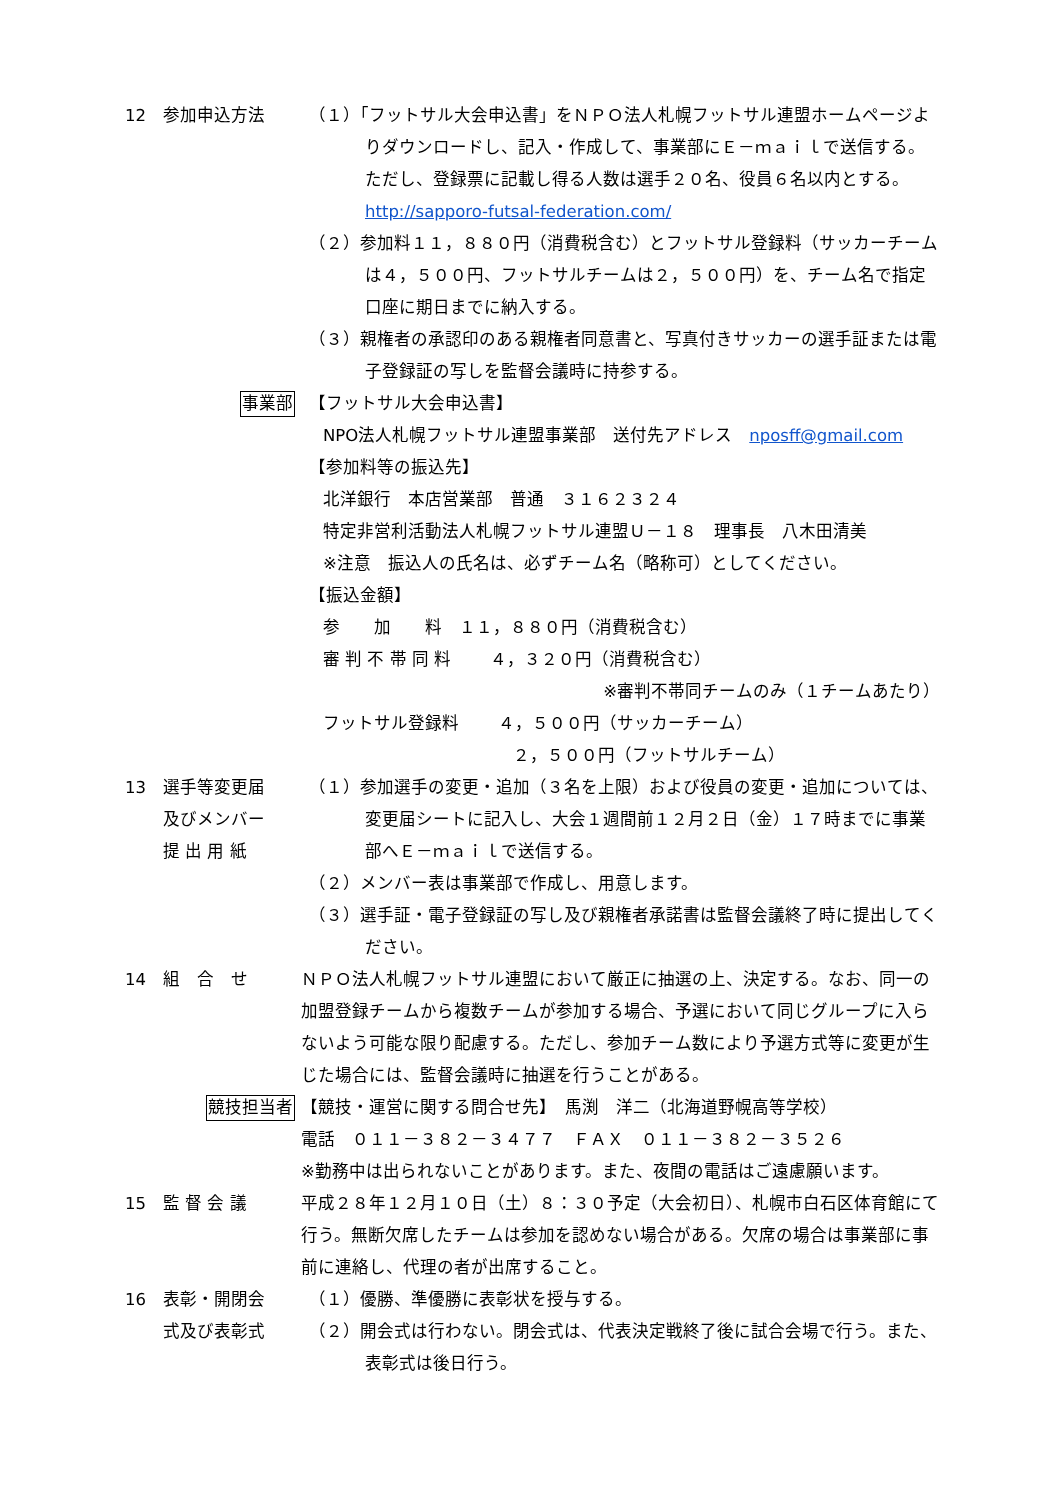12 参加申込方法 （１）「フットサル大会申込書」をＮＰＯ法人札幌フットサル連盟ホームページよりダウンロードし、記入・作成して、事業部にＥ－ｍａｉｌで送信する。ただし、登録票に記載し得る人数は選手２０名、役員６名以内とする。　http://sapporo-futsal-federation.com/
（２）参加料１１，８８０円（消費税含む）とフットサル登録料（サッカーチームは４，５００円、フットサルチームは２，５００円）を、チーム名で指定口座に期日までに納入する。
（３）親権者の承認印のある親権者同意書と、写真付きサッカーの選手証または電子登録証の写しを監督会議時に持参する。
事業部
【フットサル大会申込書】
NPO法人札幌フットサル連盟事業部　送付先アドレス　nposff@gmail.com
【参加料等の振込先】
北洋銀行　本店営業部　普通　３１６２３２４
特定非営利活動法人札幌フットサル連盟Ｕ－１８　理事長　八木田清美
※注意　振込人の氏名は、必ずチーム名（略称可）としてください。
【振込金額】
参　　加　　料　１１，８８０円（消費税含む）
審 判 不 帯 同 料　　 ４，３２０円（消費税含む）
※審判不帯同チームのみ（１チームあたり）
フットサル登録料　　 ４，５００円（サッカーチーム）
２，５００円（フットサルチーム）
13 選手等変更届
及びメンバー
提 出 用 紙
（１）参加選手の変更・追加（３名を上限）および役員の変更・追加については、変更届シートに記入し、大会１週間前１２月２日（金）１７時までに事業部へＥ－ｍａｉｌで送信する。
（２）メンバー表は事業部で作成し、用意します。
（３）選手証・電子登録証の写し及び親権者承諾書は監督会議終了時に提出してください。
14 組　合　せ ＮＰＯ法人札幌フットサル連盟において厳正に抽選の上、決定する。なお、同一の加盟登録チームから複数チームが参加する場合、予選において同じグループに入らないよう可能な限り配慮する。ただし、参加チーム数により予選方式等に変更が生じた場合には、監督会議時に抽選を行うことがある。
競技担当者
【競技・運営に関する問合せ先】　馬渕　洋二（北海道野幌高等学校）
電話　０１１－３８２－３４７７　ＦＡＸ　０１１－３８２－３５２６
※勤務中は出られないことがあります。また、夜間の電話はご遠慮願います。
15 監 督 会 議 平成２８年１２月１０日（土）８：３０予定（大会初日）、札幌市白石区体育館にて行う。無断欠席したチームは参加を認めない場合がある。欠席の場合は事業部に事前に連絡し、代理の者が出席すること。
16 表彰・開閉会
式及び表彰式
（１）優勝、準優勝に表彰状を授与する。
（２）開会式は行わない。閉会式は、代表決定戦終了後に試合会場で行う。また、表彰式は後日行う。